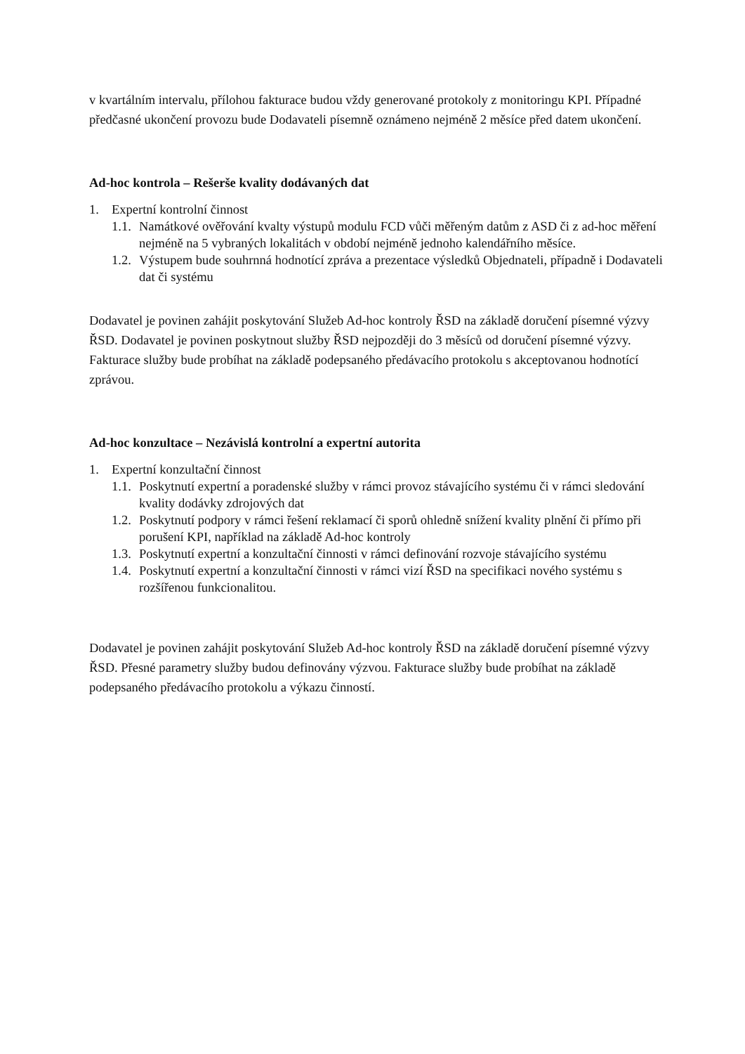v kvartálním intervalu, přílohou fakturace budou vždy generované protokoly z monitoringu KPI. Případné předčasné ukončení provozu bude Dodavateli písemně oznámeno nejméně 2 měsíce před datem ukončení.
Ad-hoc kontrola – Rešerše kvality dodávaných dat
1. Expertní kontrolní činnost
1.1. Namátkové ověřování kvalty výstupů modulu FCD vůči měřeným datům z ASD či z ad-hoc měření nejméně na 5 vybraných lokalitách v období nejméně jednoho kalendářního měsíce.
1.2. Výstupem bude souhrnná hodnotící zpráva a prezentace výsledků Objednateli, případně i Dodavateli dat či systému
Dodavatel je povinen zahájit poskytování Služeb Ad-hoc kontroly ŘSD na základě doručení písemné výzvy ŘSD. Dodavatel je povinen poskytnout služby ŘSD nejpozději do 3 měsíců od doručení písemné výzvy. Fakturace služby bude probíhat na základě podepsaného předávacího protokolu s akceptovanou hodnotící zprávou.
Ad-hoc konzultace – Nezávislá kontrolní a expertní autorita
1. Expertní konzultační činnost
1.1. Poskytnutí expertní a poradenské služby v rámci provoz stávajícího systému či v rámci sledování kvality dodávky zdrojových dat
1.2. Poskytnutí podpory v rámci řešení reklamací či sporů ohledně snížení kvality plnění či přímo při porušení KPI, například na základě Ad-hoc kontroly
1.3. Poskytnutí expertní a konzultační činnosti v rámci definování rozvoje stávajícího systému
1.4. Poskytnutí expertní a konzultační činnosti v rámci vizí ŘSD na specifikaci nového systému s rozšířenou funkcionalitou.
Dodavatel je povinen zahájit poskytování Služeb Ad-hoc kontroly ŘSD na základě doručení písemné výzvy ŘSD. Přesné parametry služby budou definovány výzvou. Fakturace služby bude probíhat na základě podepsaného předávacího protokolu a výkazu činností.